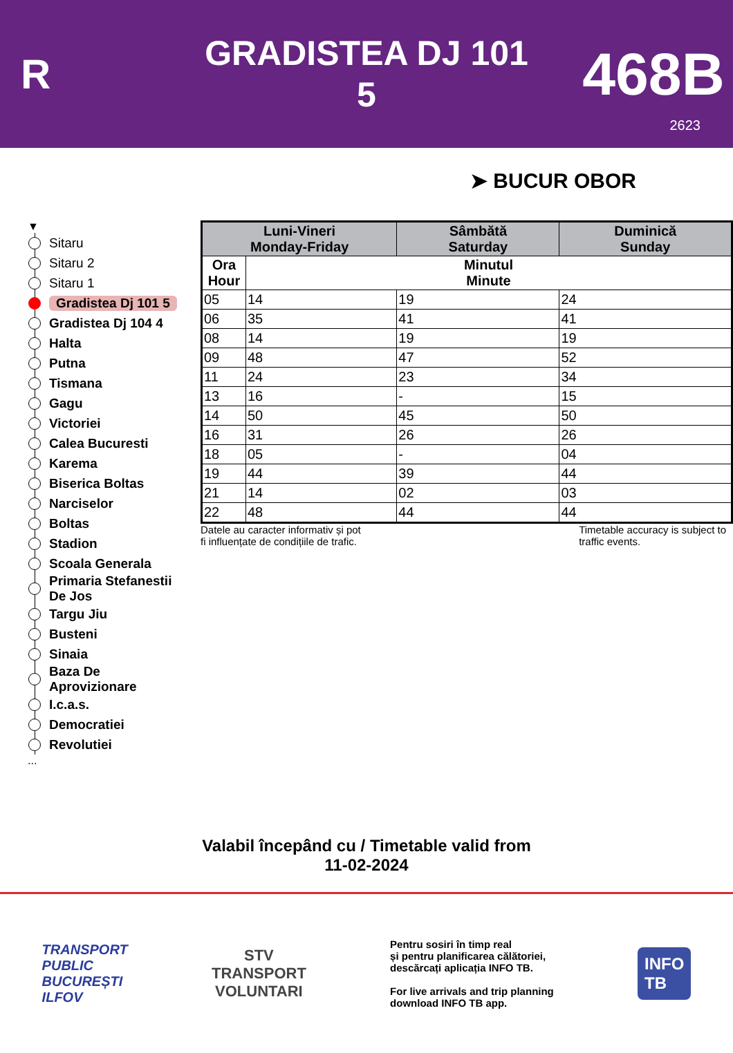R
GRADISTEA DJ 101
5
468B
2623
➤ BUCUR OBOR
▼
Sitaru
Sitaru 2
Sitaru 1
Gradistea Dj 101 5
Gradistea Dj 104 4
Halta
Putna
Tismana
Gagu
Victoriei
Calea Bucuresti
Karema
Biserica Boltas
Narciselor
Boltas
Stadion
Scoala Generala
Primaria Stefanestii
De Jos
Targu Jiu
Busteni
Sinaia
Baza De
Aprovizionare
I.c.a.s.
Democratiei
Revolutiei
...
| Luni-Vineri Monday-Friday | | Sâmbătă Saturday | Duminică Sunday |
| --- | --- | --- | --- |
| Ora Hour | Minutul Minute | | |
| 05 | 14 | 19 | 24 |
| 06 | 35 | 41 | 41 |
| 08 | 14 | 19 | 19 |
| 09 | 48 | 47 | 52 |
| 11 | 24 | 23 | 34 |
| 13 | 16 | - | 15 |
| 14 | 50 | 45 | 50 |
| 16 | 31 | 26 | 26 |
| 18 | 05 | - | 04 |
| 19 | 44 | 39 | 44 |
| 21 | 14 | 02 | 03 |
| 22 | 48 | 44 | 44 |
Datele au caracter informativ și pot
fi influențate de condițiile de trafic.
Timetable accuracy is subject to
traffic events.
Valabil începând cu / Timetable valid from
11-02-2024
TRANSPORT
PUBLIC
BUCUREȘTI
ILFOV
STV
TRANSPORT
VOLUNTARI
Pentru sosiri în timp real
și pentru planificarea călătoriei,
descărcați aplicația INFO TB.
For live arrivals and trip planning
download INFO TB app.
INFO
TB